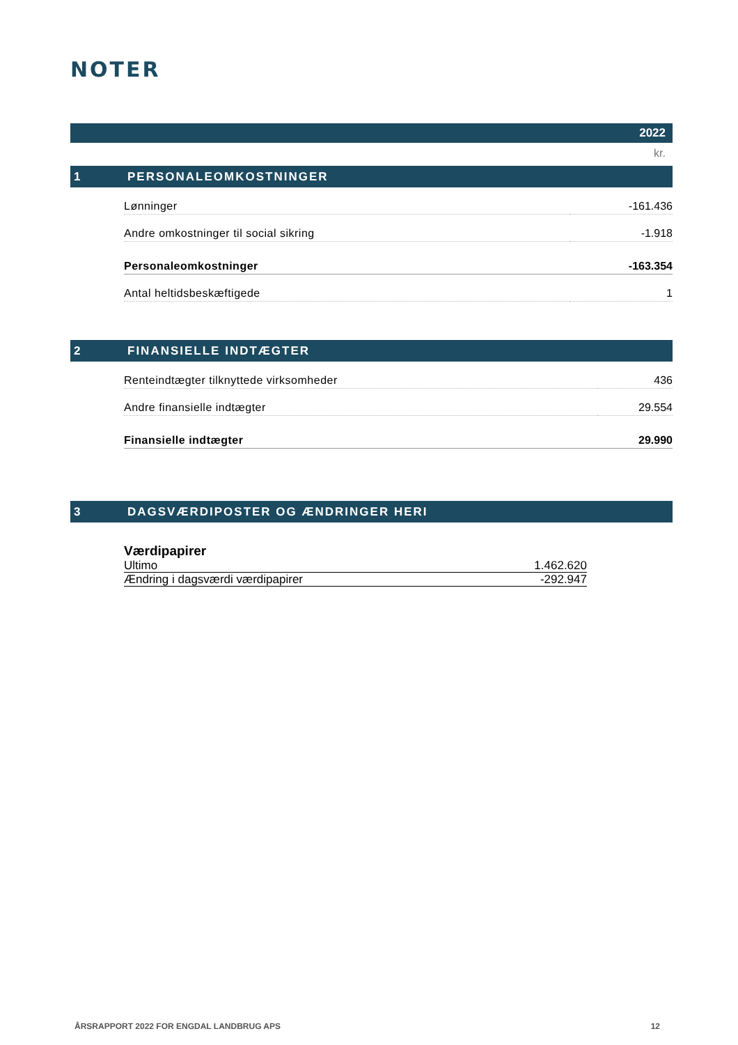NOTER
2022
kr.
1 PERSONALEOMKOSTNINGER
| Lønninger | -161.436 |
| Andre omkostninger til social sikring | -1.918 |
| Personaleomkostninger | -163.354 |
| Antal heltidsbeskæftigede | 1 |
2 FINANSIELLE INDTÆGTER
| Renteindtægter tilknyttede virksomheder | 436 |
| Andre finansielle indtægter | 29.554 |
| Finansielle indtægter | 29.990 |
3 DAGSVÆRDIPOSTER OG ÆNDRINGER HERI
Værdipapirer
Ultimo 1.462.620
Ændring i dagsværdi værdipapirer -292.947
ÅRSRAPPORT 2022 FOR ENGDAL LANDBRUG APS 12